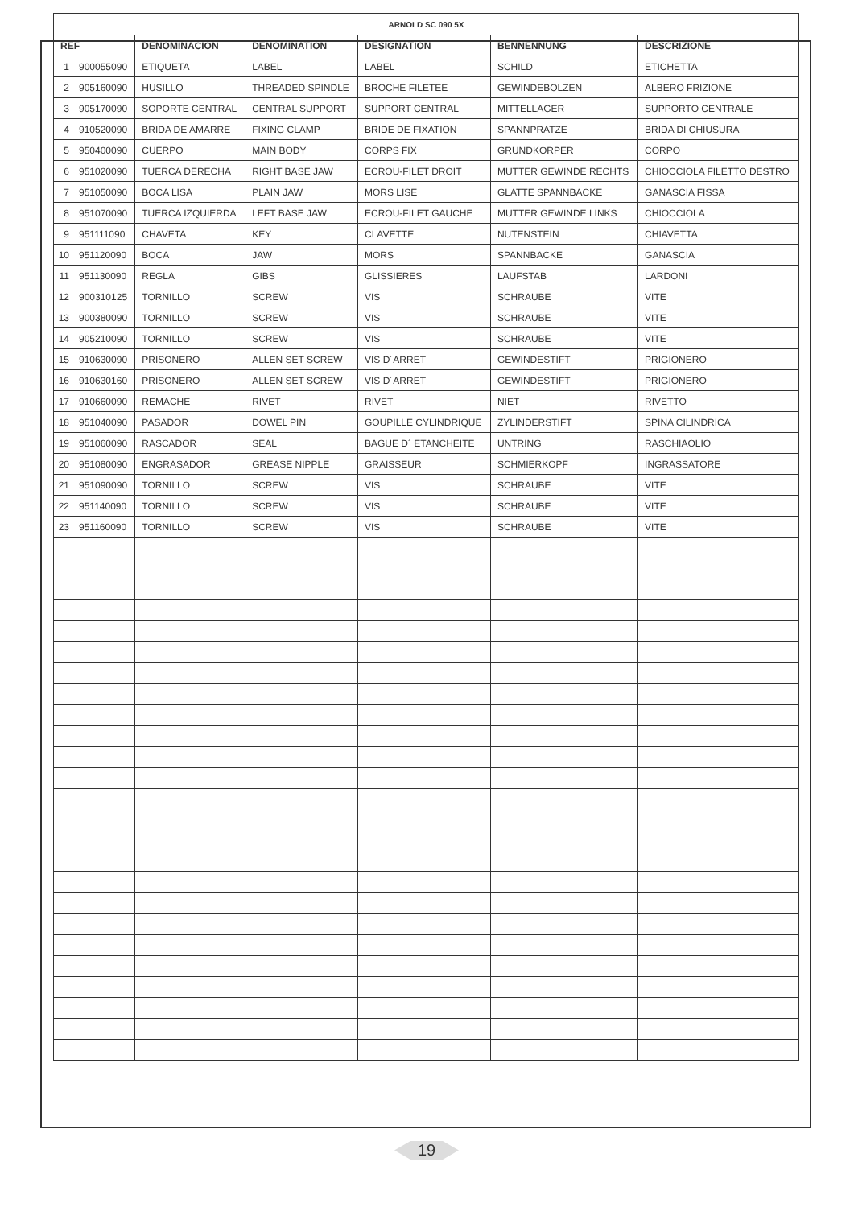| ARNOLD SC 090 5X | | | | | | |
| --- | --- | --- | --- | --- | --- | --- |
| REF | | DENOMINACION | DENOMINATION | DESIGNATION | BENNENNUNG | DESCRIZIONE |
| 1 | 900055090 | ETIQUETA | LABEL | LABEL | SCHILD | ETICHETTA |
| 2 | 905160090 | HUSILLO | THREADED SPINDLE | BROCHE FILETEE | GEWINDEBOLZEN | ALBERO FRIZIONE |
| 3 | 905170090 | SOPORTE CENTRAL | CENTRAL SUPPORT | SUPPORT CENTRAL | MITTELLAGER | SUPPORTO CENTRALE |
| 4 | 910520090 | BRIDA DE AMARRE | FIXING CLAMP | BRIDE DE FIXATION | SPANNPRATZE | BRIDA DI CHIUSURA |
| 5 | 950400090 | CUERPO | MAIN BODY | CORPS FIX | GRUNDKÖRPER | CORPO |
| 6 | 951020090 | TUERCA DERECHA | RIGHT BASE JAW | ECROU-FILET DROIT | MUTTER GEWINDE RECHTS | CHIOCCIOLA FILETTO DESTRO |
| 7 | 951050090 | BOCA LISA | PLAIN JAW | MORS LISE | GLATTE SPANNBACKE | GANASCIA FISSA |
| 8 | 951070090 | TUERCA IZQUIERDA | LEFT BASE JAW | ECROU-FILET GAUCHE | MUTTER GEWINDE LINKS | CHIOCCIOLA |
| 9 | 951111090 | CHAVETA | KEY | CLAVETTE | NUTENSTEIN | CHIAVETTA |
| 10 | 951120090 | BOCA | JAW | MORS | SPANNBACKE | GANASCIA |
| 11 | 951130090 | REGLA | GIBS | GLISSIERES | LAUFSTAB | LARDONI |
| 12 | 900310125 | TORNILLO | SCREW | VIS | SCHRAUBE | VITE |
| 13 | 900380090 | TORNILLO | SCREW | VIS | SCHRAUBE | VITE |
| 14 | 905210090 | TORNILLO | SCREW | VIS | SCHRAUBE | VITE |
| 15 | 910630090 | PRISONERO | ALLEN SET SCREW | VIS D´ARRET | GEWINDESTIFT | PRIGIONERO |
| 16 | 910630160 | PRISONERO | ALLEN SET SCREW | VIS D´ARRET | GEWINDESTIFT | PRIGIONERO |
| 17 | 910660090 | REMACHE | RIVET | RIVET | NIET | RIVETTO |
| 18 | 951040090 | PASADOR | DOWEL PIN | GOUPILLE CYLINDRIQUE | ZYLINDERSTIFT | SPINA CILINDRICA |
| 19 | 951060090 | RASCADOR | SEAL | BAGUE D´ ETANCHEITE | UNTRING | RASCHIAOLIO |
| 20 | 951080090 | ENGRASADOR | GREASE NIPPLE | GRAISSEUR | SCHMIERKOPF | INGRASSATORE |
| 21 | 951090090 | TORNILLO | SCREW | VIS | SCHRAUBE | VITE |
| 22 | 951140090 | TORNILLO | SCREW | VIS | SCHRAUBE | VITE |
| 23 | 951160090 | TORNILLO | SCREW | VIS | SCHRAUBE | VITE |
19